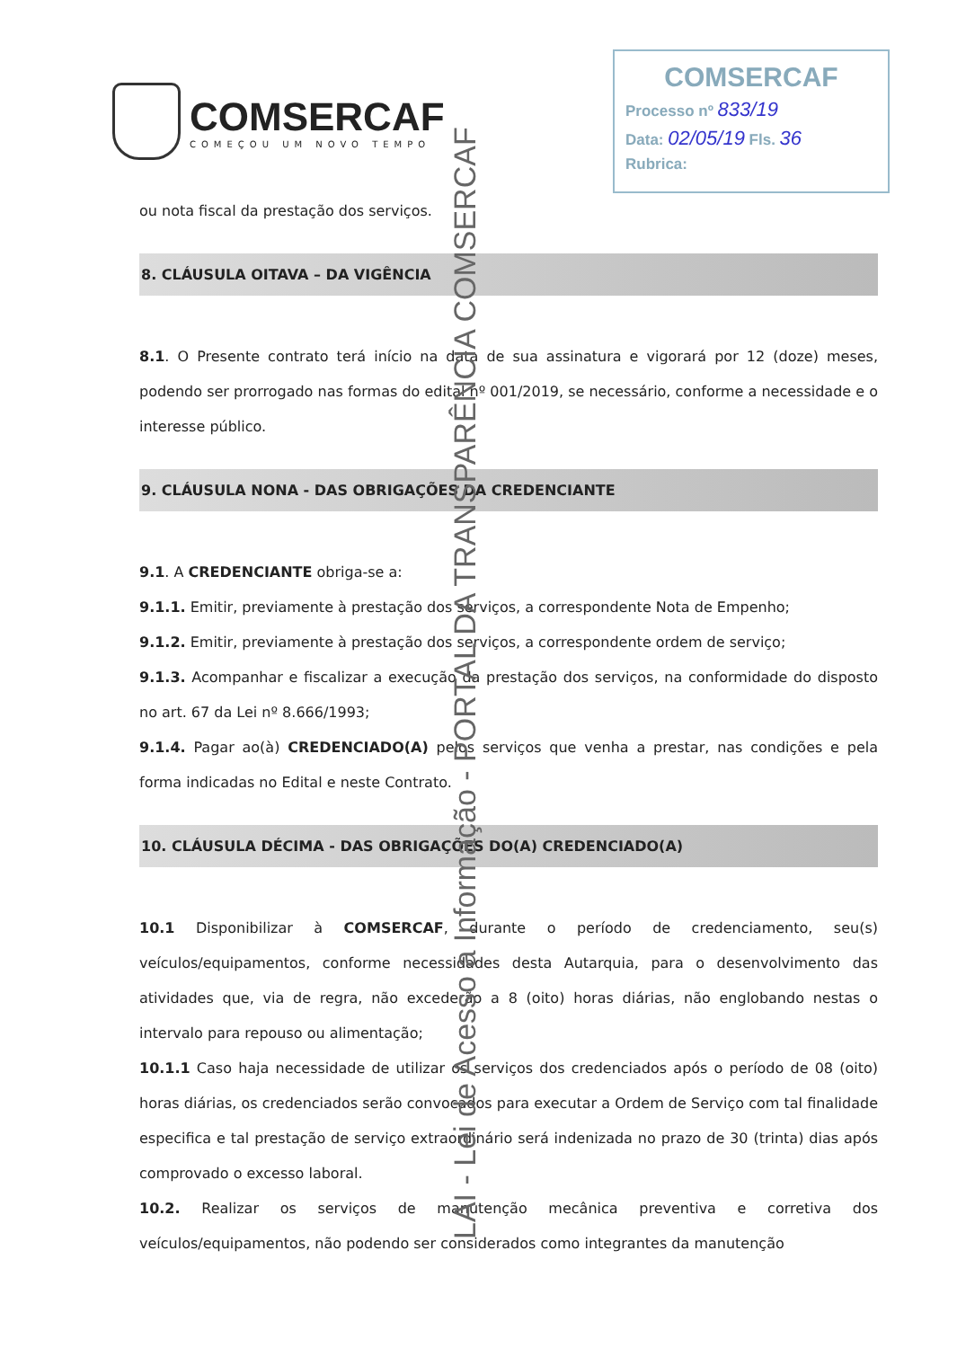COMSERCAF
COMEÇOU UM NOVO TEMPO
COMSERCAF
Processo nº 833/19
Data: 02/05/19 Fls. 36
Rubrica:
ou nota fiscal da prestação dos serviços.
8. CLÁUSULA OITAVA – DA VIGÊNCIA
8.1. O Presente contrato terá início na data de sua assinatura e vigorará por 12 (doze) meses, podendo ser prorrogado nas formas do edital nº 001/2019, se necessário, conforme a necessidade e o interesse público.
9. CLÁUSULA NONA - DAS OBRIGAÇÕES DA CREDENCIANTE
9.1. A CREDENCIANTE obriga-se a:
9.1.1. Emitir, previamente à prestação dos serviços, a correspondente Nota de Empenho;
9.1.2. Emitir, previamente à prestação dos serviços, a correspondente ordem de serviço;
9.1.3. Acompanhar e fiscalizar a execução da prestação dos serviços, na conformidade do disposto no art. 67 da Lei nº 8.666/1993;
9.1.4. Pagar ao(à) CREDENCIADO(A) pelos serviços que venha a prestar, nas condições e pela forma indicadas no Edital e neste Contrato.
10. CLÁUSULA DÉCIMA - DAS OBRIGAÇÕES DO(A) CREDENCIADO(A)
10.1 Disponibilizar à COMSERCAF, durante o período de credenciamento, seu(s) veículos/equipamentos, conforme necessidades desta Autarquia, para o desenvolvimento das atividades que, via de regra, não excederão a 8 (oito) horas diárias, não englobando nestas o intervalo para repouso ou alimentação;
10.1.1 Caso haja necessidade de utilizar os serviços dos credenciados após o período de 08 (oito) horas diárias, os credenciados serão convocados para executar a Ordem de Serviço com tal finalidade especifica e tal prestação de serviço extraordinário será indenizada no prazo de 30 (trinta) dias após comprovado o excesso laboral.
10.2. Realizar os serviços de manutenção mecânica preventiva e corretiva dos veículos/equipamentos, não podendo ser considerados como integrantes da manutenção
LAI - Lei de Acesso a Informação - PORTAL DA TRANSPARÊNCIA COMSERCAF